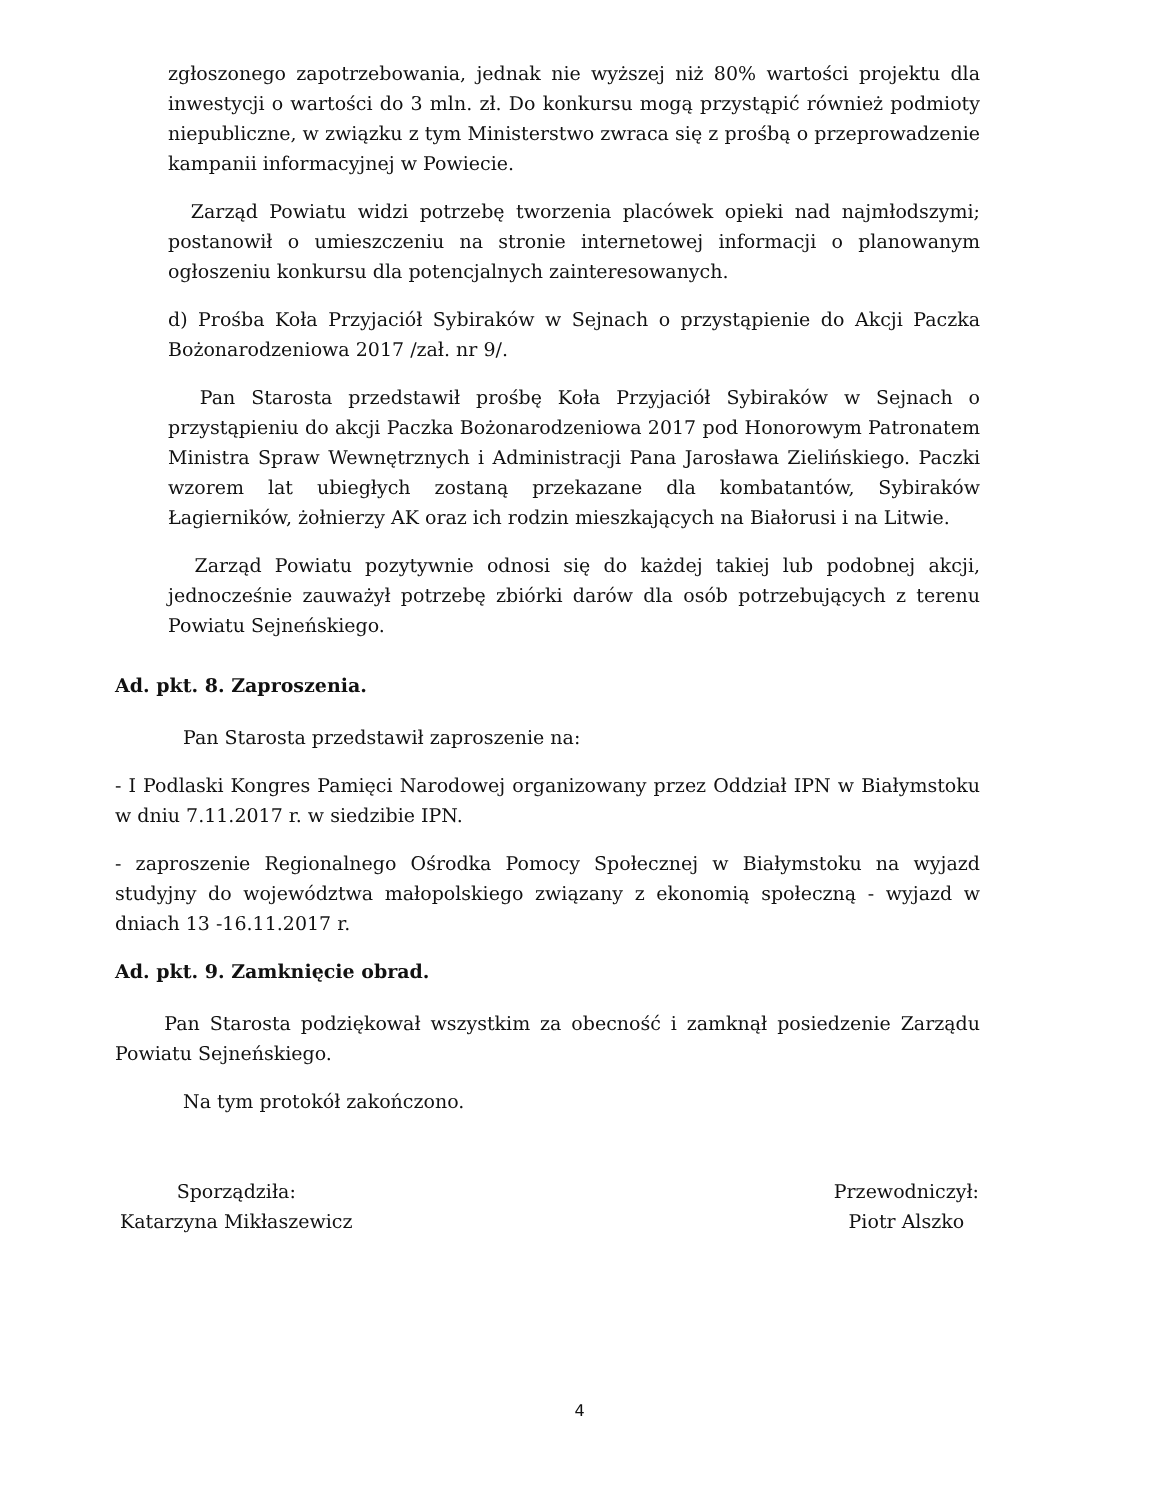zgłoszonego zapotrzebowania, jednak nie wyższej niż 80% wartości projektu dla inwestycji o wartości do 3 mln. zł. Do konkursu mogą przystąpić również podmioty niepubliczne, w związku z tym Ministerstwo zwraca się z prośbą o przeprowadzenie kampanii informacyjnej w Powiecie.
Zarząd Powiatu widzi potrzebę tworzenia placówek opieki nad najmłodszymi; postanowił o umieszczeniu na stronie internetowej informacji o planowanym ogłoszeniu konkursu dla potencjalnych zainteresowanych.
d) Prośba Koła Przyjaciół Sybiraków w Sejnach o przystąpienie do Akcji Paczka Bożonarodzeniowa 2017 /zał. nr 9/.
Pan Starosta przedstawił prośbę Koła Przyjaciół Sybiraków w Sejnach o przystąpieniu do akcji Paczka Bożonarodzeniowa 2017 pod Honorowym Patronatem Ministra Spraw Wewnętrznych i Administracji Pana Jarosława Zielińskiego. Paczki wzorem lat ubiegłych zostaną przekazane dla kombatantów, Sybiraków Łagierników, żołnierzy AK oraz ich rodzin mieszkających na Białorusi i na Litwie.
Zarząd Powiatu pozytywnie odnosi się do każdej takiej lub podobnej akcji, jednocześnie zauważył potrzebę zbiórki darów dla osób potrzebujących z terenu Powiatu Sejneńskiego.
Ad. pkt. 8. Zaproszenia.
Pan Starosta przedstawił zaproszenie na:
- I Podlaski Kongres Pamięci Narodowej organizowany przez Oddział IPN w Białymstoku w dniu 7.11.2017 r. w siedzibie IPN.
- zaproszenie Regionalnego Ośrodka Pomocy Społecznej w Białymstoku na wyjazd studyjny do województwa małopolskiego związany z ekonomią społeczną - wyjazd w dniach 13 -16.11.2017 r.
Ad. pkt. 9. Zamknięcie obrad.
Pan Starosta podziękował wszystkim za obecność i zamknął posiedzenie Zarządu Powiatu Sejneńskiego.
Na tym protokół zakończono.
Sporządziła:
Katarzyna Mikłaszewicz
Przewodniczył:
Piotr Alszko
4